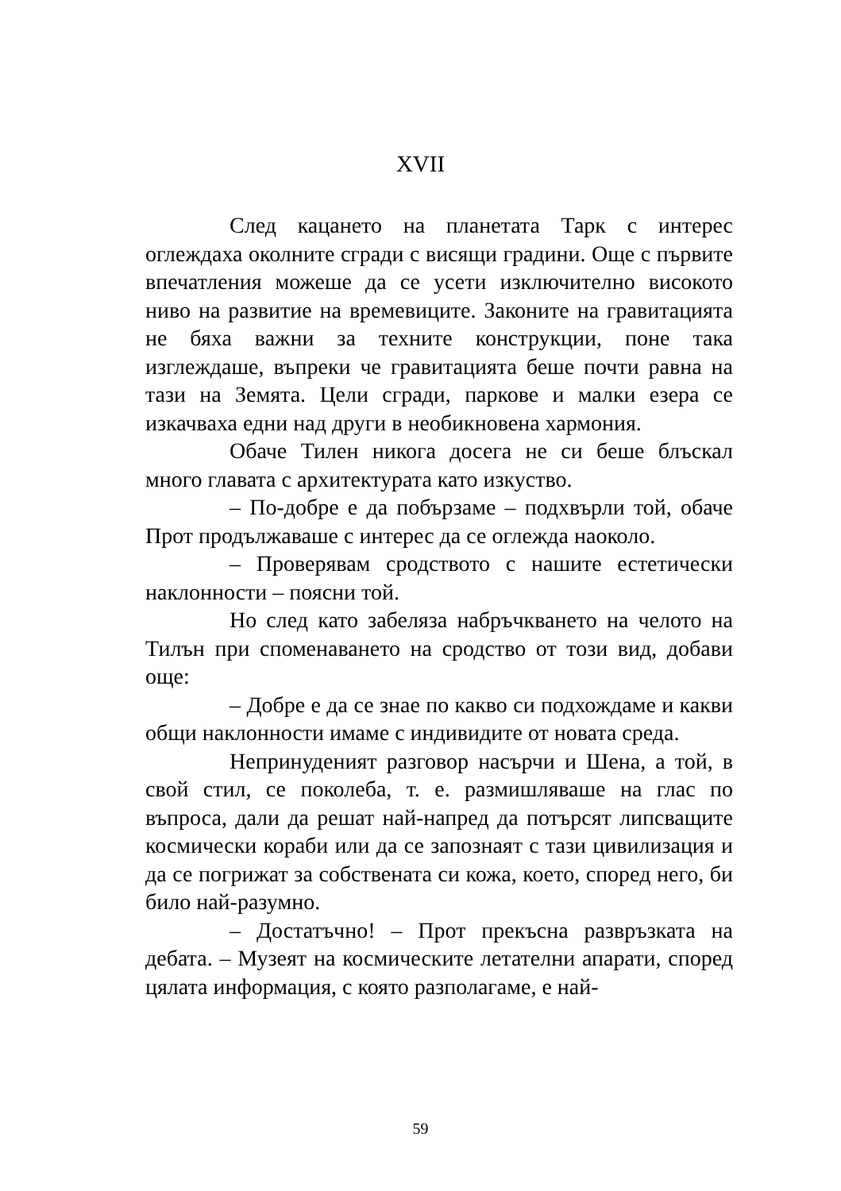XVII
След кацането на планетата Тарк с интерес оглеждаха околните сгради с висящи градини. Още с първите впечатления можеше да се усети изключително високото ниво на развитие на времевиците. Законите на гравитацията не бяха важни за техните конструкции, поне така изглеждаше, въпреки че гравитацията беше почти равна на тази на Земята. Цели сгради, паркове и малки езера се изкачваха едни над други в необикновена хармония.
Обаче Тилен никога досега не си беше блъскал много главата с архитектурата като изкуство.
– По-добре е да побързаме – подхвърли той, обаче Прот продължаваше с интерес да се оглежда наоколо.
– Проверявам сродството с нашите естетически наклонности – поясни той.
Но след като забеляза набръчкването на челото на Тилън при споменаването на сродство от този вид, добави още:
– Добре е да се знае по какво си подхождаме и какви общи наклонности имаме с индивидите от новата среда.
Непринуденият разговор насърчи и Шена, а той, в свой стил, се поколеба, т. е. размишляваше на глас по въпроса, дали да решат най-напред да потърсят липсващите космически кораби или да се запознаят с тази цивилизация и да се погрижат за собствената си кожа, което, според него, би било най-разумно.
– Достатъчно! – Прот прекъсна развръзката на дебата. – Музеят на космическите летателни апарати, според цялата информация, с която разполагаме, е най-
59